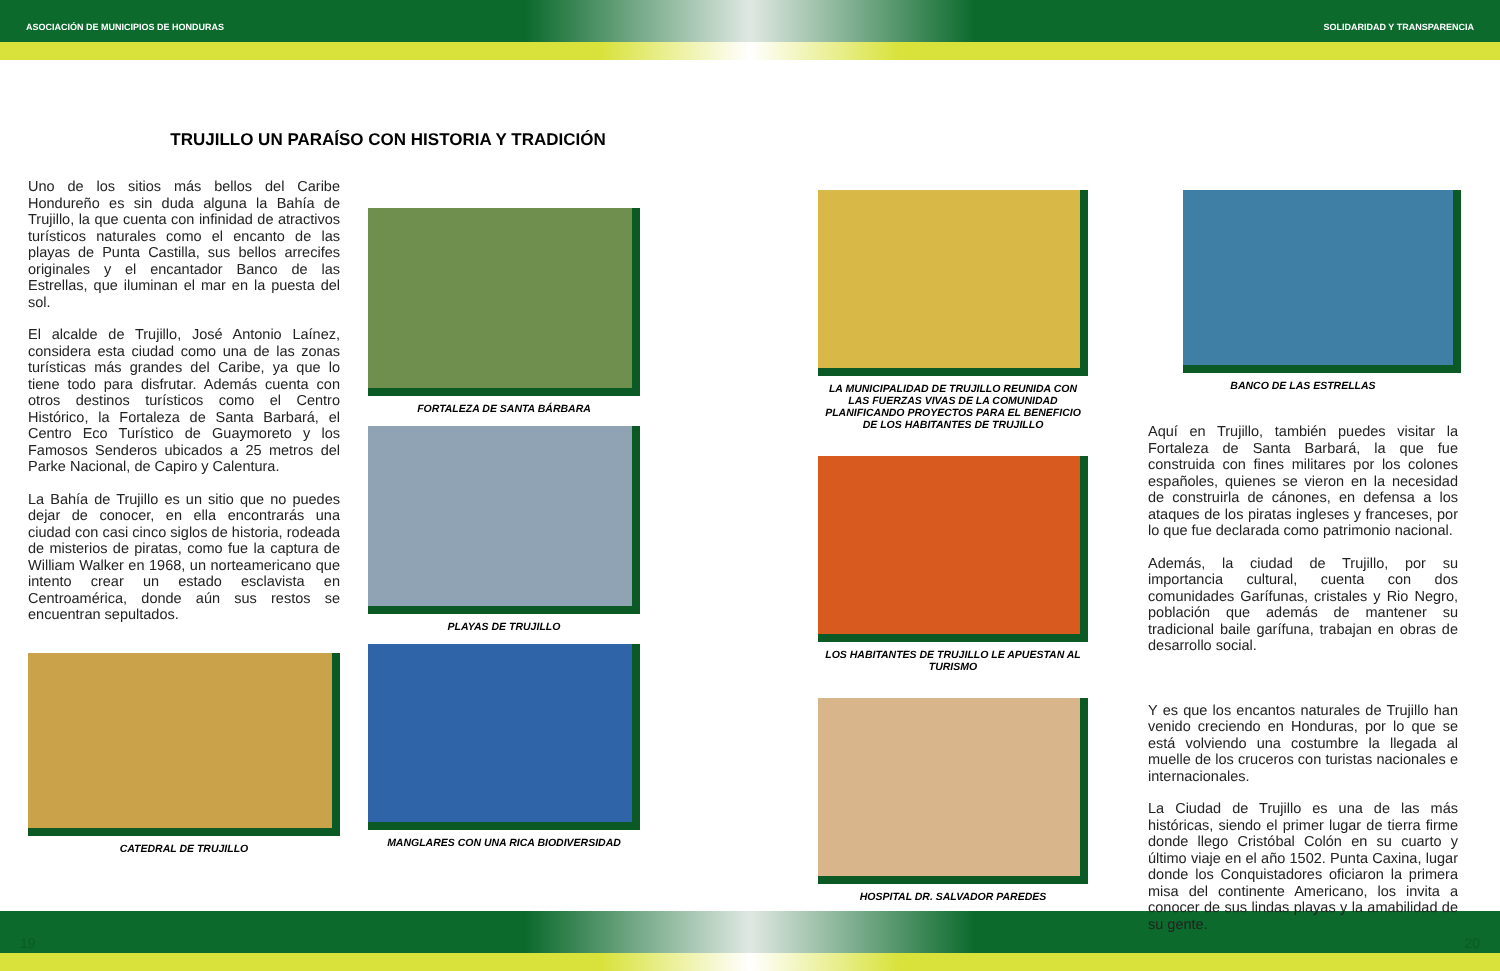ASOCIACIÓN DE MUNICIPIOS DE HONDURAS SOLIDARIDAD Y TRANSPARENCIA
TRUJILLO UN PARAÍSO CON HISTORIA Y TRADICIÓN
Uno de los sitios más bellos del Caribe Hondureño es sin duda alguna la Bahía de Trujillo, la que cuenta con infinidad de atractivos turísticos naturales como el encanto de las playas de Punta Castilla, sus bellos arrecifes originales y el encantador Banco de las Estrellas, que iluminan el mar en la puesta del sol.
El alcalde de Trujillo, José Antonio Laínez, considera esta ciudad como una de las zonas turísticas más grandes del Caribe, ya que lo tiene todo para disfrutar. Además cuenta con otros destinos turísticos como el Centro Histórico, la Fortaleza de Santa Barbará, el Centro Eco Turístico de Guaymoreto y los Famosos Senderos ubicados a 25 metros del Parke Nacional, de Capiro y Calentura.
La Bahía de Trujillo es un sitio que no puedes dejar de conocer, en ella encontrarás una ciudad con casi cinco siglos de historia, rodeada de misterios de piratas, como fue la captura de William Walker en 1968, un norteamericano que intento crear un estado esclavista en Centroamérica, donde aún sus restos se encuentran sepultados.
CATEDRAL DE TRUJILLO
FORTALEZA DE SANTA BÁRBARA
PLAYAS DE TRUJILLO
MANGLARES CON UNA RICA BIODIVERSIDAD
LA MUNICIPALIDAD DE TRUJILLO REUNIDA CON LAS FUERZAS VIVAS DE LA COMUNIDAD PLANIFICANDO PROYECTOS PARA EL BENEFICIO DE LOS HABITANTES DE TRUJILLO
LOS HABITANTES DE TRUJILLO LE APUESTAN AL TURISMO
HOSPITAL DR. SALVADOR PAREDES
BANCO DE LAS ESTRELLAS
Aquí en Trujillo, también puedes visitar la Fortaleza de Santa Barbará, la que fue construida con fines militares por los colones españoles, quienes se vieron en la necesidad de construirla de cánones, en defensa a los ataques de los piratas ingleses y franceses, por lo que fue declarada como patrimonio nacional.
Además, la ciudad de Trujillo, por su importancia cultural, cuenta con dos comunidades Garífunas, cristales y Rio Negro, población que además de mantener su tradicional baile garífuna, trabajan en obras de desarrollo social.
Y es que los encantos naturales de Trujillo han venido creciendo en Honduras, por lo que se está volviendo una costumbre la llegada al muelle de los cruceros con turistas nacionales e internacionales.
La Ciudad de Trujillo es una de las más históricas, siendo el primer lugar de tierra firme donde llego Cristóbal Colón en su cuarto y último viaje en el año 1502. Punta Caxina, lugar donde los Conquistadores oficiaron la primera misa del continente Americano, los invita a conocer de sus lindas playas y la amabilidad de su gente.
19 20